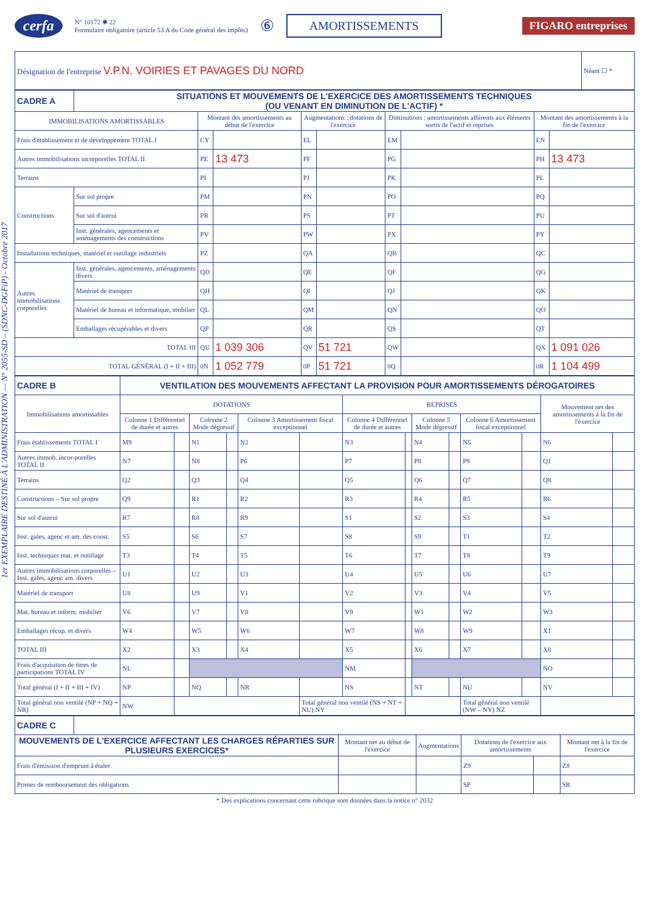1er EXEMPLAIRE DESTINÉ À L'ADMINISTRATION — N° 2055-SD – (SDNC-DGFiP) - Octobre 2017
cerfa N° 10172 ✱ 22
Formulaire obligatoire (article 53 A du Code général des impôts) ⑥ AMORTISSEMENTS FIGARO entreprises
| Désignation de l'entreprise V.P.N. VOIRIES ET PAVAGES DU NORD | Néant ☐ * |
| CADRE A | SITUATIONS ET MOUVEMENTS DE L'EXERCICE DES AMORTISSEMENTS TECHNIQUES (OU VENANT EN DIMINUTION DE L'ACTIF) * | | | | | | | | |
| IMMOBILISATIONS AMORTISSABLES | | Montant des amortissements au début de l'exercice | | Augmentations : dotations de l'exercice | | Diminutions : amortissements afférents aux éléments sortis de l'actif et reprises | | Montant des amortissements à la fin de l'exercice | |
| Frais d'établissement et de développement TOTAL I | | CY | | EL | | EM | | EN | |
| Autres immobilisations incorporelles TOTAL II | | PE | 13 473 | PF | | PG | | PH | 13 473 |
| Terrains | | PI | | PJ | | PK | | PL | |
| Constructions | Sur sol propre | PM | | PN | | PO | | PQ | |
| | Sur sol d'autrui | PR | | PS | | PT | | PU | |
| | Inst. générales, agencements et aménagements des constructions | PV | | PW | | PX | | PY | |
| Installations techniques, matériel et outillage industriels | | PZ | | QA | | QB | | QC | |
| Autres immobilisations corporelles | Inst. générales, agencements, aménagements divers | QD | | QE | | QF | | QG | |
| | Matériel de transport | QH | | QI | | QJ | | QK | |
| | Matériel de bureau et informatique, mobilier | QL | | QM | | QN | | QO | |
| | Emballages récupérables et divers | QP | | QR | | QS | | QT | |
| TOTAL III | | QU | 1 039 306 | QV | 51 721 | QW | | QX | 1 091 026 |
| TOTAL GÉNÉRAL (I + II + III) | | 0N | 1 052 779 | 0P | 51 721 | 0Q | | 0R | 1 104 499 |
| CADRE B | VENTILATION DES MOUVEMENTS AFFECTANT LA PROVISION POUR AMORTISSEMENTS DÉROGATOIRES | | | | | | | | | | | | | |
| Immobilisations amortissables | DOTATIONS | | | | | | REPRISES | | | | | | Mouvement net des amortissements à la fin de l'exercice | |
| | Colonne 1 Différentiel de durée et autres | | Colonne 2 Mode dégressif | | Colonne 3 Amortissement fiscal exceptionnel | | Colonne 4 Différentiel de durée et autres | | Colonne 5 Mode dégressif | | Colonne 6 Amortissement fiscal exceptionnel | | | |
| Frais établissements TOTAL I | M9 | | N1 | | N2 | | N3 | | N4 | | N5 | | N6 | |
| Autres immob. incor-porelles TOTAL II | N7 | | N8 | | P6 | | P7 | | P8 | | P9 | | Q1 | |
| Terrains | Q2 | | Q3 | | Q4 | | Q5 | | Q6 | | Q7 | | Q8 | |
| Constructions – Sur sol propre | Q9 | | R1 | | R2 | | R3 | | R4 | | R5 | | R6 | |
| Sur sol d'autrui | R7 | | R8 | | R9 | | S1 | | S2 | | S3 | | S4 | |
| Inst. gales, agenc et am. des const. | S5 | | S6 | | S7 | | S8 | | S9 | | T1 | | T2 | |
| Inst. techniques mat. et outillage | T3 | | T4 | | T5 | | T6 | | T7 | | T8 | | T9 | |
| Autres immobilisations corporelles – Inst. gales, agenc am. divers | U1 | | U2 | | U3 | | U4 | | U5 | | U6 | | U7 | |
| Matériel de transport | U8 | | U9 | | V1 | | V2 | | V3 | | V4 | | V5 | |
| Mat. bureau et inform. mobilier | V6 | | V7 | | V8 | | V9 | | W1 | | W2 | | W3 | |
| Emballages récup. et divers | W4 | | W5 | | W6 | | W7 | | W8 | | W9 | | X1 | |
| TOTAL III | X2 | | X3 | | X4 | | X5 | | X6 | | X7 | | X8 | |
| Frais d'acquisition de titres de participations TOTAL IV | NL | | | | | | NM | | | | | | NO | |
| Total général (I + II + III + IV) | NP | | NQ | | NR | | NS | | NT | | NU | | NV | |
| Total général non ventilé (NP + NQ + NR) | NW | | | | | Total général non ventilé (NS + NT + NU) NY | | | | | Total général non ventilé (NW – NY) NZ | | | |
| CADRE C | | | | | | |
| MOUVEMENTS DE L'EXERCICE AFFECTANT LES CHARGES RÉPARTIES SUR PLUSIEURS EXERCICES* | | Montant net au début de l'exercice | Augmentations | Dotations de l'exercice aux amortissements | | Montant net à la fin de l'exercice |
| Frais d'émission d'emprunt à étaler | | | | Z9 | | Z8 |
| Primes de remboursement des obligations | | | | SP | | SR |
* Des explications concernant cette rubrique sont données dans la notice n° 2032